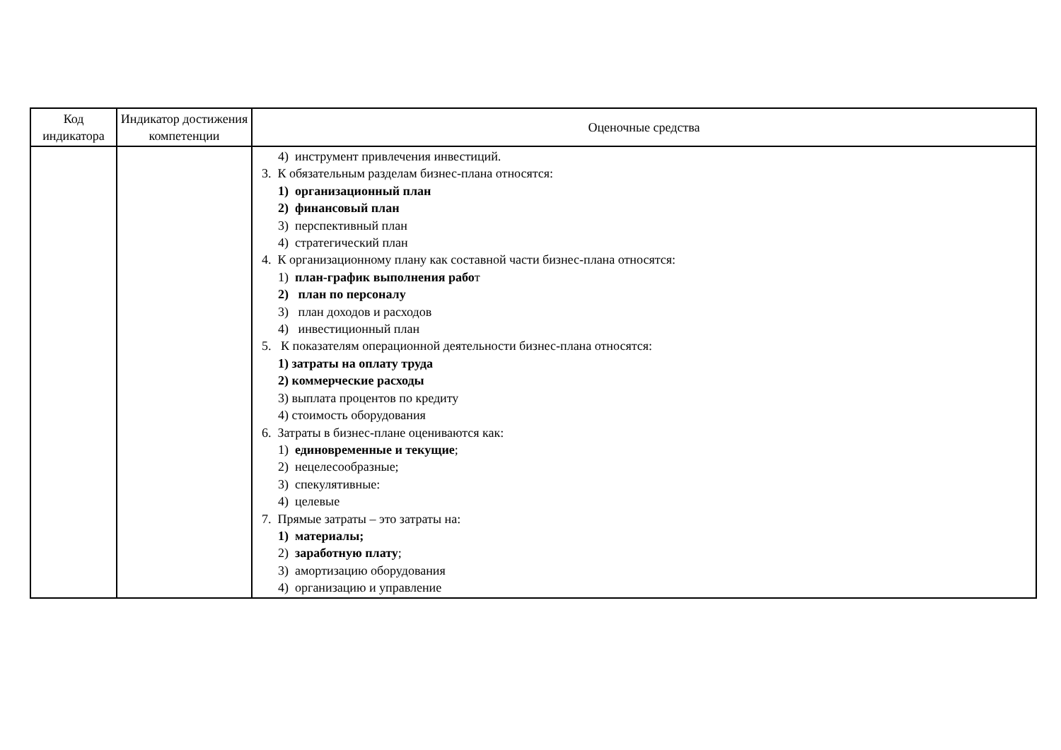| Код индикатора | Индикатор достижения компетенции | Оценочные средства |
| --- | --- | --- |
| | | 4) инструмент привлечения инвестиций. 3. К обязательным разделам бизнес-плана относятся: 1) организационный план 2) финансовый план 3) перспективный план 4) стратегический план 4. К организационному плану как составной части бизнес-плана относятся: 1) план-график выполнения рабо т 2) план по персоналу 3) план доходов и расходов 4) инвестиционный план 5. К показателям операционной деятельности бизнес-плана относятся: 1) затраты на оплату труда 2) коммерческие расходы 3) выплата процентов по кредиту 4) стоимость оборудования 6. Затраты в бизнес-плане оцениваются как: 1) единовременные и текущие ; 2) нецелесообразные; 3) спекулятивные: 4) целевые 7. Прямые затраты – это затраты на: 1) материалы; 2) заработную плату ; 3) амортизацию оборудования 4) организацию и управление |